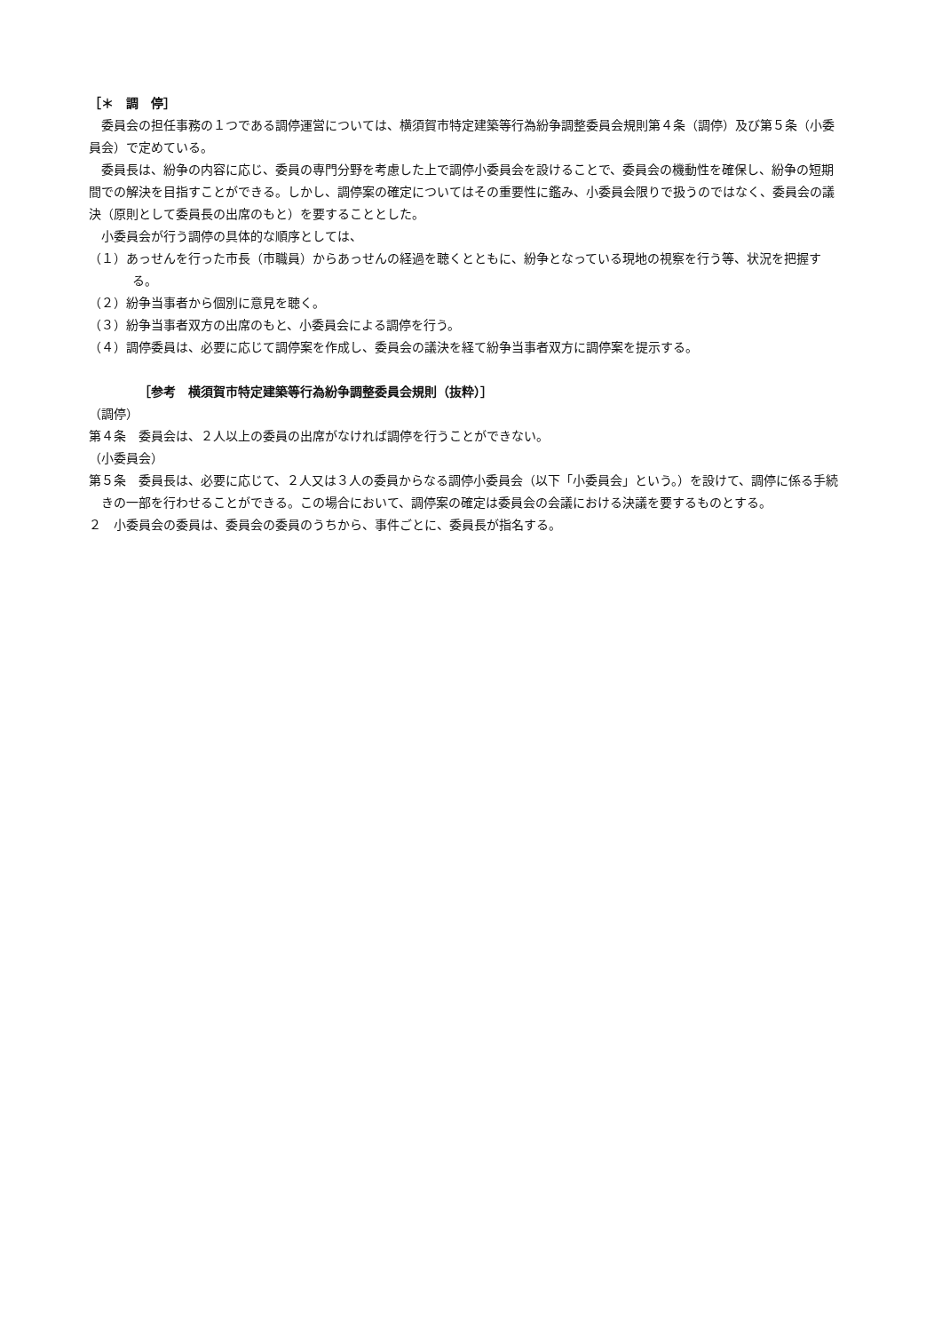［＊　調　停］
委員会の担任事務の１つである調停運営については、横須賀市特定建築等行為紛争調整委員会規則第４条（調停）及び第５条（小委員会）で定めている。
委員長は、紛争の内容に応じ、委員の専門分野を考慮した上で調停小委員会を設けることで、委員会の機動性を確保し、紛争の短期間での解決を目指すことができる。しかし、調停案の確定についてはその重要性に鑑み、小委員会限りで扱うのではなく、委員会の議決（原則として委員長の出席のもと）を要することとした。
小委員会が行う調停の具体的な順序としては、
（１）あっせんを行った市長（市職員）からあっせんの経過を聴くとともに、紛争となっている現地の視察を行う等、状況を把握する。
（２）紛争当事者から個別に意見を聴く。
（３）紛争当事者双方の出席のもと、小委員会による調停を行う。
（４）調停委員は、必要に応じて調停案を作成し、委員会の議決を経て紛争当事者双方に調停案を提示する。
［参考　横須賀市特定建築等行為紛争調整委員会規則（抜粋）］
（調停）
第４条　委員会は、２人以上の委員の出席がなければ調停を行うことができない。
（小委員会）
第５条　委員長は、必要に応じて、２人又は３人の委員からなる調停小委員会（以下「小委員会」という。）を設けて、調停に係る手続きの一部を行わせることができる。この場合において、調停案の確定は委員会の会議における決議を要するものとする。
２　小委員会の委員は、委員会の委員のうちから、事件ごとに、委員長が指名する。